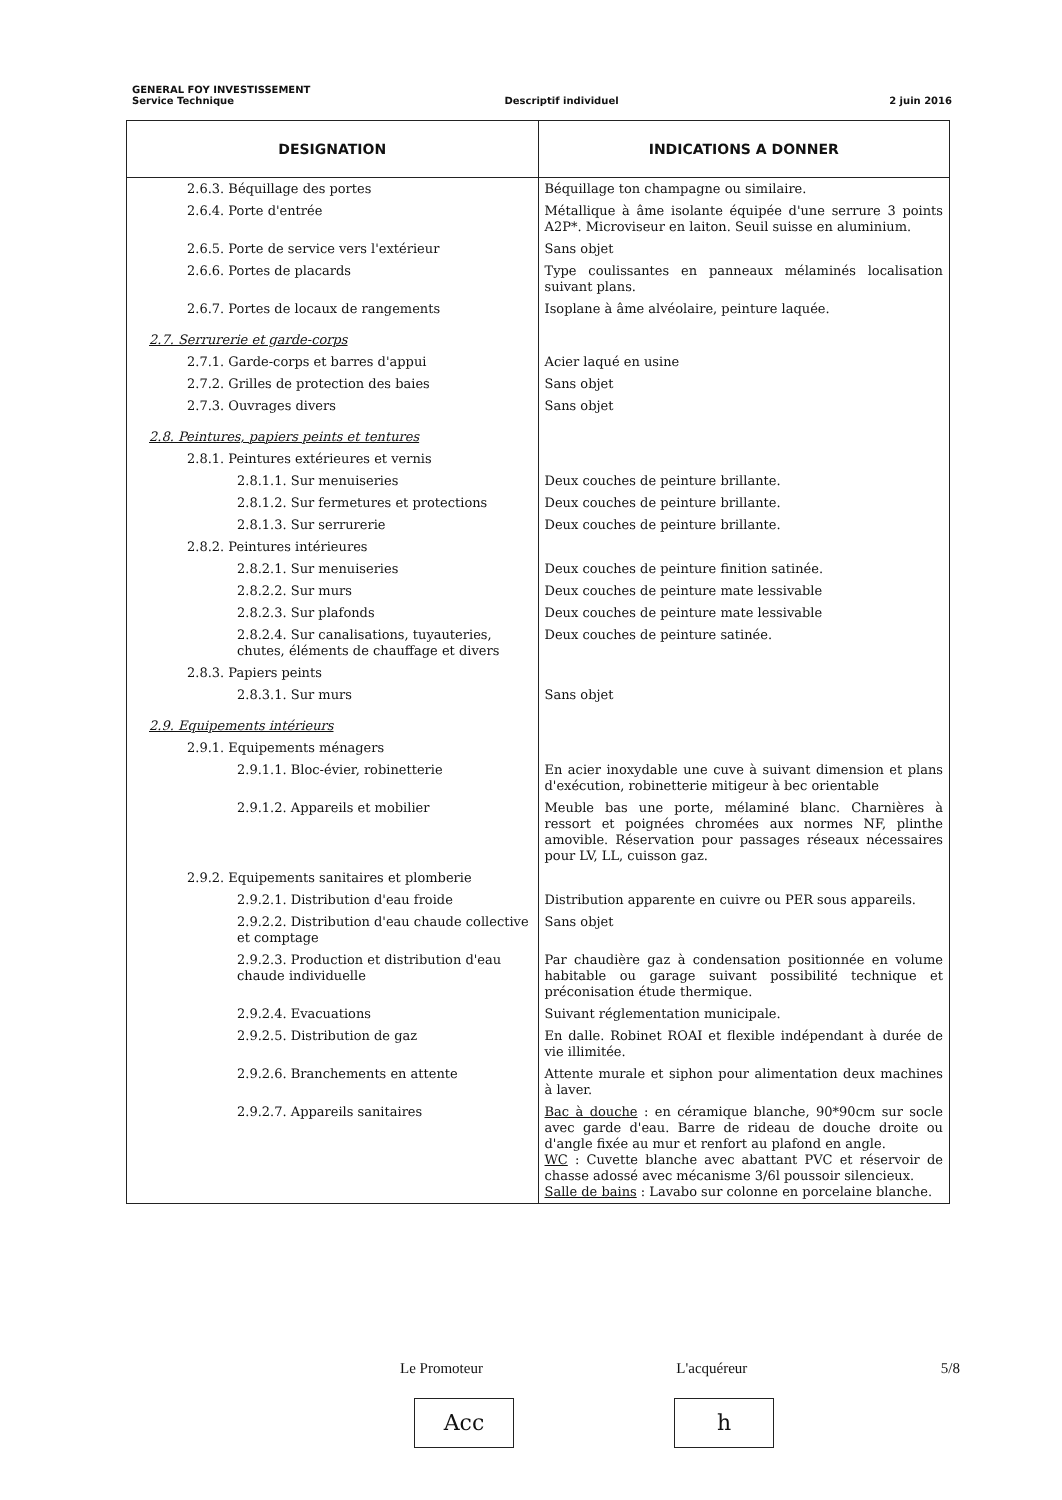GENERAL FOY INVESTISSEMENT
Service Technique Descriptif individuel 2 juin 2016
| DESIGNATION | INDICATIONS A DONNER |
| --- | --- |
| 2.6.3. Béquillage des portes | Béquillage ton champagne ou similaire. |
| 2.6.4. Porte d'entrée | Métallique à âme isolante équipée d'une serrure 3 points A2P*. Microviseur en laiton. Seuil suisse en aluminium. |
| 2.6.5. Porte de service vers l'extérieur | Sans objet |
| 2.6.6. Portes de placards | Type coulissantes en panneaux mélaminés localisation suivant plans. |
| 2.6.7. Portes de locaux de rangements | Isoplane à âme alvéolaire, peinture laquée. |
| 2.7. Serrurerie et garde-corps | |
| 2.7.1. Garde-corps et barres d'appui | Acier laqué en usine |
| 2.7.2. Grilles de protection des baies | Sans objet |
| 2.7.3. Ouvrages divers | Sans objet |
| 2.8. Peintures, papiers peints et tentures | |
| 2.8.1. Peintures extérieures et vernis | |
| 2.8.1.1. Sur menuiseries | Deux couches de peinture brillante. |
| 2.8.1.2. Sur fermetures et protections | Deux couches de peinture brillante. |
| 2.8.1.3. Sur serrurerie | Deux couches de peinture brillante. |
| 2.8.2. Peintures intérieures | |
| 2.8.2.1. Sur menuiseries | Deux couches de peinture finition satinée. |
| 2.8.2.2. Sur murs | Deux couches de peinture mate lessivable |
| 2.8.2.3. Sur plafonds | Deux couches de peinture mate lessivable |
| 2.8.2.4. Sur canalisations, tuyauteries, chutes, éléments de chauffage et divers | Deux couches de peinture satinée. |
| 2.8.3. Papiers peints | |
| 2.8.3.1. Sur murs | Sans objet |
| 2.9. Equipements intérieurs | |
| 2.9.1. Equipements ménagers | |
| 2.9.1.1. Bloc-évier, robinetterie | En acier inoxydable une cuve à suivant dimension et plans d'exécution, robinetterie mitigeur à bec orientable |
| 2.9.1.2. Appareils et mobilier | Meuble bas une porte, mélaminé blanc. Charnières à ressort et poignées chromées aux normes NF, plinthe amovible. Réservation pour passages réseaux nécessaires pour LV, LL, cuisson gaz. |
| 2.9.2. Equipements sanitaires et plomberie | |
| 2.9.2.1. Distribution d'eau froide | Distribution apparente en cuivre ou PER sous appareils. |
| 2.9.2.2. Distribution d'eau chaude collective et comptage | Sans objet |
| 2.9.2.3. Production et distribution d'eau chaude individuelle | Par chaudière gaz à condensation positionnée en volume habitable ou garage suivant possibilité technique et préconisation étude thermique. |
| 2.9.2.4. Evacuations | Suivant réglementation municipale. |
| 2.9.2.5. Distribution de gaz | En dalle. Robinet ROAI et flexible indépendant à durée de vie illimitée. |
| 2.9.2.6. Branchements en attente | Attente murale et siphon pour alimentation deux machines à laver. |
| 2.9.2.7. Appareils sanitaires | Bac à douche : en céramique blanche, 90*90cm sur socle avec garde d'eau. Barre de rideau de douche droite ou d'angle fixée au mur et renfort au plafond en angle. WC : Cuvette blanche avec abattant PVC et réservoir de chasse adossé avec mécanisme 3/6l poussoir silencieux. Salle de bains : Lavabo sur colonne en porcelaine blanche. |
Le Promoteur L'acquéreur 5/8
Acc h